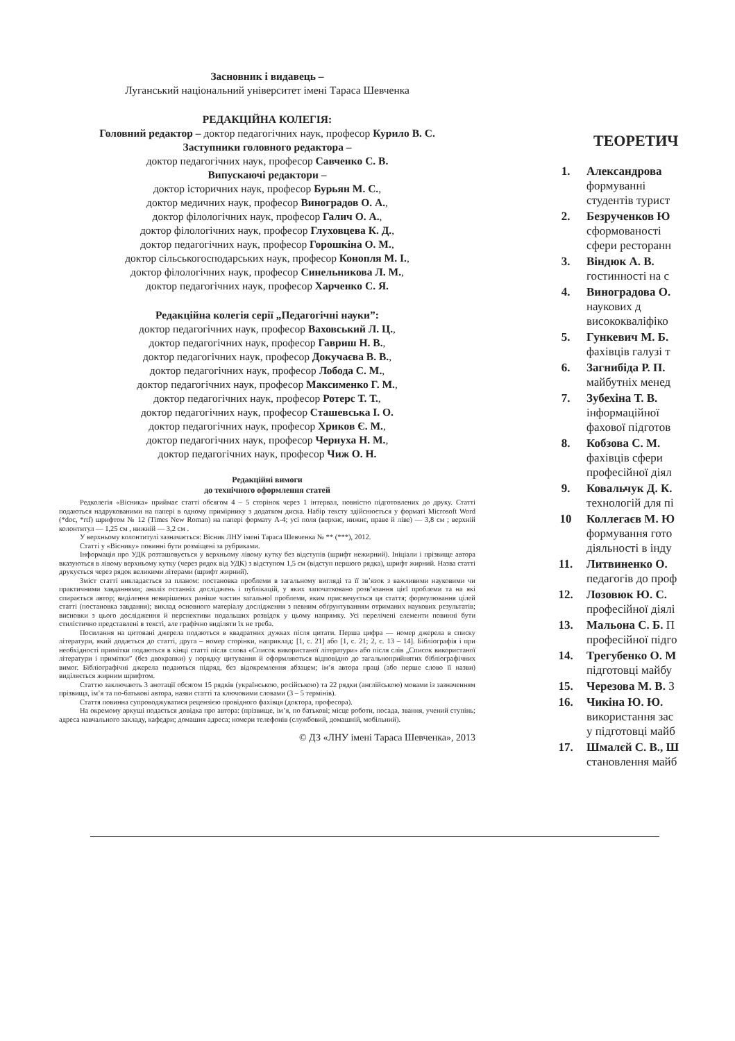Засновник і видавець –
Луганський національний університет імені Тараса Шевченка
РЕДАКЦІЙНА КОЛЕГІЯ:
Головний редактор – доктор педагогічних наук, професор Курило В. С.
Заступники головного редактора –
доктор педагогічних наук, професор Савченко С. В.
Випускаючі редактори –
доктор історичних наук, професор Бурьян М. С.,
доктор медичних наук, професор Виноградов О. А.,
доктор філологічних наук, професор Галич О. А.,
доктор філологічних наук, професор Глуховцева К. Д.,
доктор педагогічних наук, професор Горошкіна О. М.,
доктор сільськогосподарських наук, професор Конопля М. І.,
доктор філологічних наук, професор Синельникова Л. М.,
доктор педагогічних наук, професор Харченко С. Я.
Редакційна колегія серії „Педагогічні науки”:
доктор педагогічних наук, професор Ваховський Л. Ц.,
доктор педагогічних наук, професор Гавриш Н. В.,
доктор педагогічних наук, професор Докучаєва В. В.,
доктор педагогічних наук, професор Лобода С. М.,
доктор педагогічних наук, професор Максименко Г. М.,
доктор педагогічних наук, професор Ротерс Т. Т.,
доктор педагогічних наук, професор Сташевська І. О.
доктор педагогічних наук, професор Хриков Є. М.,
доктор педагогічних наук, професор Чернуха Н. М.,
доктор педагогічних наук, професор Чиж О. Н.
Редакційні вимоги
до технічного оформлення статей
Редколегія «Вісника» приймає статті обсягом 4 – 5 сторінок через 1 інтервал, повністю підготовлених до друку. Статті подаються надрукованими на папері в одному примірнику з додатком диска. Набір тексту здійснюється у форматі Microsoft Word (*doc, *rtf) шрифтом № 12 (Times New Roman) на папері формату А-4; усі поля (верхнє, нижнє, праве й ліве) — 3,8 см ; верхній колонтитул — 1,25 см , нижній — 3,2 см .
У верхньому колонтитулі зазначається: Вісник ЛНУ імені Тараса Шевченка № ** (***), 2012.
Статті у «Віснику» повинні бути розміщені за рубриками.
Інформація про УДК розташовується у верхньому лівому кутку без відступів (шрифт нежирний). Ініціали і прізвище автора вказуються в лівому верхньому кутку (через рядок від УДК) з відступом 1,5 см (відступ першого рядка), шрифт жирний. Назва статті друкується через рядок великими літерами (шрифт жирний).
Зміст статті викладається за планом: постановка проблеми в загальному вигляді та її зв’язок з важливими науковими чи практичними завданнями; аналіз останніх досліджень і публікацій, у яких започатковано розв’язання цієї проблеми та на які спирається автор; виділення невирішених раніше частин загальної проблеми, яким присвячується ця стаття; формулювання цілей статті (постановка завдання); виклад основного матеріалу дослідження з певним обґрунтуванням отриманих наукових результатів; висновки з цього дослідження й перспективи подальших розвідок у цьому напрямку. Усі перелічені елементи повинні бути стилістично представлені в тексті, але графічно виділяти їх не треба.
Посилання на цитовані джерела подаються в квадратних дужках після цитати. Перша цифра — номер джерела в списку літератури, який додається до статті, друга – номер сторінки, наприклад: [1, с. 21] або [1, с. 21; 2, с. 13 – 14]. Бібліографія і при необхідності примітки подаються в кінці статті після слова «Список використаної літератури» або після слів „Список використаної літератури і примітки” (без двокрапки) у порядку цитування й оформляються відповідно до загальноприйнятих бібліографічних вимог. Бібліографічні джерела подаються підряд, без відокремлення абзацем; ім’я автора праці (або перше слово її назви) виділяється жирним шрифтом.
Статтю заключають 3 анотації обсягом 15 рядків (українською, російською) та 22 рядки (англійською) мовами із зазначенням прізвища, ім’я та по-батькові автора, назви статті та ключовими словами (3 – 5 термінів).
Стаття повинна супроводжуватися рецензією провідного фахівця (доктора, професора).
На окремому аркуші подається довідка про автора: (прізвище, ім’я, по батькові; місце роботи, посада, звання, учений ступінь; адреса навчального закладу, кафедри; домашня адреса; номери телефонів (службовий, домашній, мобільний).
© ДЗ «ЛНУ імені Тараса Шевченка», 2013
ТЕОРЕТИЧ
1. Александрова
формуванні
студентів турист
2. Безрученков Ю
сформованості
сфери ресторанн
3. Віндюк А. В.
гостинності на с
4. Виноградова О.
наукових д
висококваліфіко
5. Гункевич М. Б.
фахівців галузі т
6. Загнибіда Р. П.
майбутніх менед
7. Зубехіна Т. В.
інформаційної
фахової підготов
8. Кобзова С. М.
фахівців сфери
професійної діял
9. Ковальчук Д. К.
технологій для пі
10 Коллегаєв М. Ю
формування гото
діяльності в інду
11. Литвиненко О.
педагогів до проф
12. Лозовюк Ю. С.
професійної діялі
13. Мальона С. Б. П
професійної підго
14. Трегубенко О. М
підготовці майбу
15. Черезова М. В. З
16. Чикіна Ю. Ю.
використання зас
у підготовці майб
17. Шмалєй С. В., Ш
становлення майб